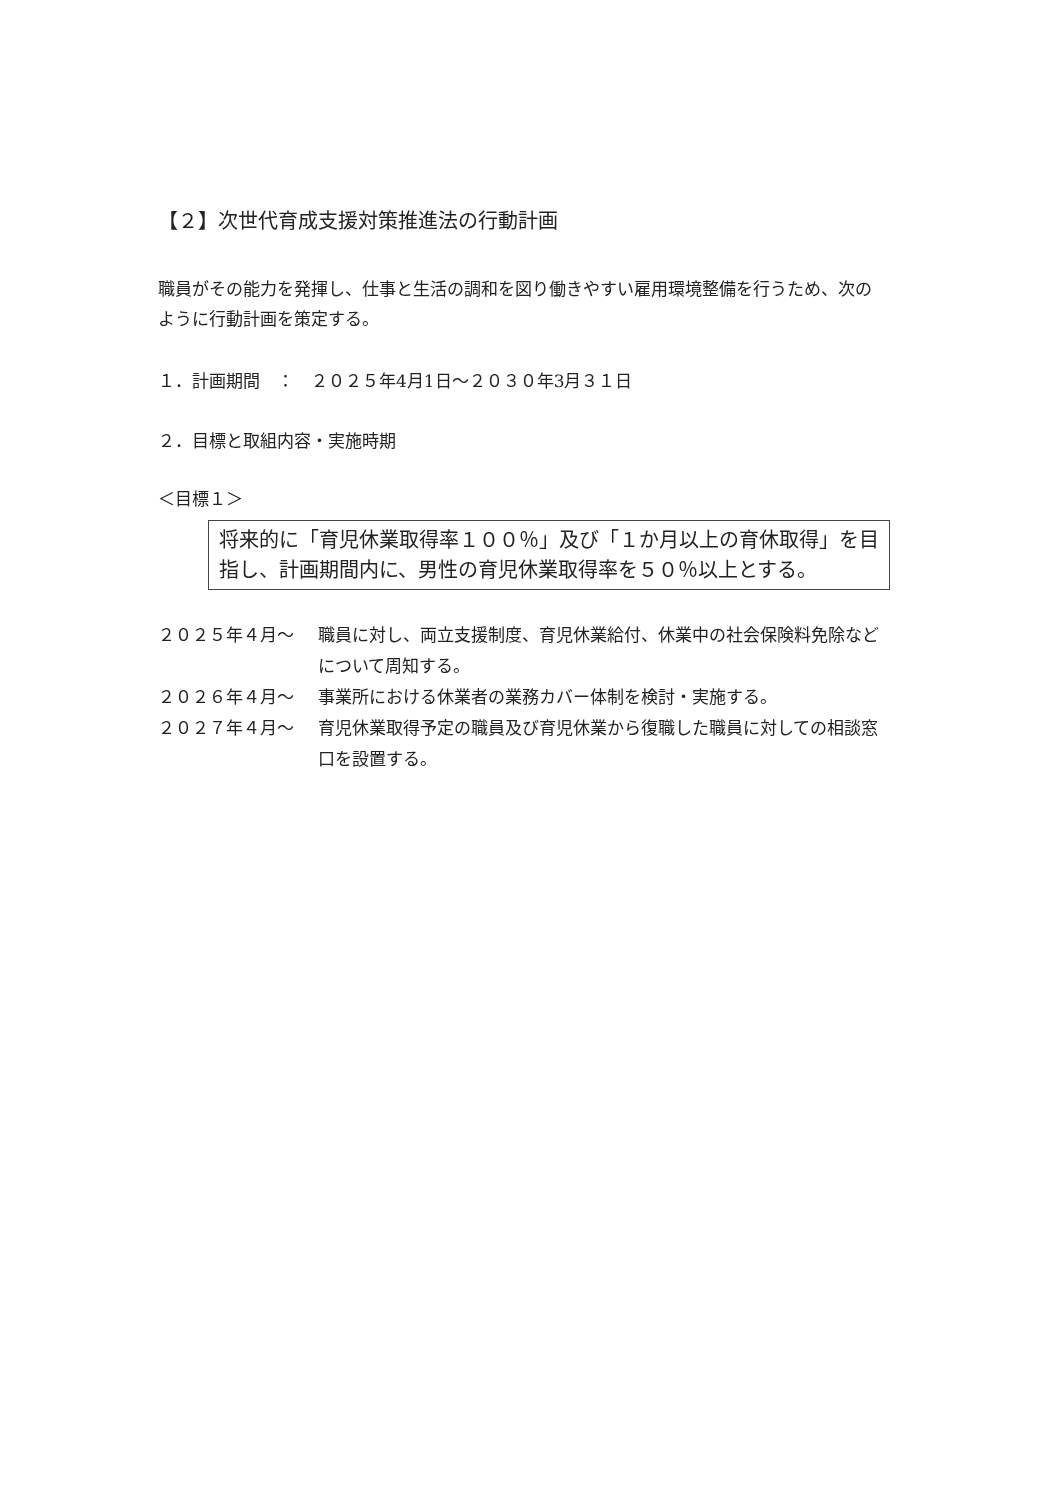【２】次世代育成支援対策推進法の行動計画
職員がその能力を発揮し、仕事と生活の調和を図り働きやすい雇用環境整備を行うため、次のように行動計画を策定する。
１．計画期間　：　２０２５年4月1日～２０３０年3月３１日
２．目標と取組内容・実施時期
＜目標１＞
将来的に「育児休業取得率１００％」及び「１か月以上の育休取得」を目指し、計画期間内に、男性の育児休業取得率を５０％以上とする。
２０２５年４月～ 職員に対し、両立支援制度、育児休業給付、休業中の社会保険料免除などについて周知する。
２０２６年４月～ 事業所における休業者の業務カバー体制を検討・実施する。
２０２７年４月～ 育児休業取得予定の職員及び育児休業から復職した職員に対しての相談窓口を設置する。